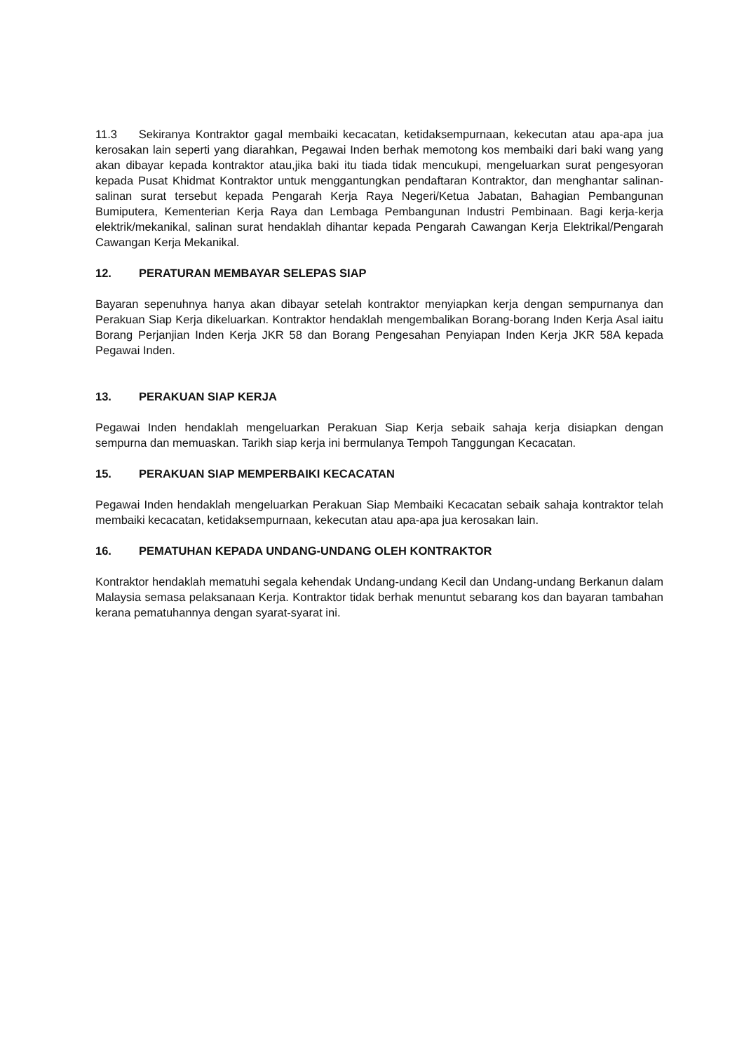11.3 Sekiranya Kontraktor gagal membaiki kecacatan, ketidaksempurnaan, kekecutan atau apa-apa jua kerosakan lain seperti yang diarahkan, Pegawai Inden berhak memotong kos membaiki dari baki wang yang akan dibayar kepada kontraktor atau,jika baki itu tiada tidak mencukupi, mengeluarkan surat pengesyoran kepada Pusat Khidmat Kontraktor untuk menggantungkan pendaftaran Kontraktor, dan menghantar salinan-salinan surat tersebut kepada Pengarah Kerja Raya Negeri/Ketua Jabatan, Bahagian Pembangunan Bumiputera, Kementerian Kerja Raya dan Lembaga Pembangunan Industri Pembinaan. Bagi kerja-kerja elektrik/mekanikal, salinan surat hendaklah dihantar kepada Pengarah Cawangan Kerja Elektrikal/Pengarah Cawangan Kerja Mekanikal.
12. PERATURAN MEMBAYAR SELEPAS SIAP
Bayaran sepenuhnya hanya akan dibayar setelah kontraktor menyiapkan kerja dengan sempurnanya dan Perakuan Siap Kerja dikeluarkan. Kontraktor hendaklah mengembalikan Borang-borang Inden Kerja Asal iaitu Borang Perjanjian Inden Kerja JKR 58 dan Borang Pengesahan Penyiapan Inden Kerja JKR 58A kepada Pegawai Inden.
13. PERAKUAN SIAP KERJA
Pegawai Inden hendaklah mengeluarkan Perakuan Siap Kerja sebaik sahaja kerja disiapkan dengan sempurna dan memuaskan. Tarikh siap kerja ini bermulanya Tempoh Tanggungan Kecacatan.
15. PERAKUAN SIAP MEMPERBAIKI KECACATAN
Pegawai Inden hendaklah mengeluarkan Perakuan Siap Membaiki Kecacatan sebaik sahaja kontraktor telah membaiki kecacatan, ketidaksempurnaan, kekecutan atau apa-apa jua kerosakan lain.
16. PEMATUHAN KEPADA UNDANG-UNDANG OLEH KONTRAKTOR
Kontraktor hendaklah mematuhi segala kehendak Undang-undang Kecil dan Undang-undang Berkanun dalam Malaysia semasa pelaksanaan Kerja. Kontraktor tidak berhak menuntut sebarang kos dan bayaran tambahan kerana pematuhannya dengan syarat-syarat ini.